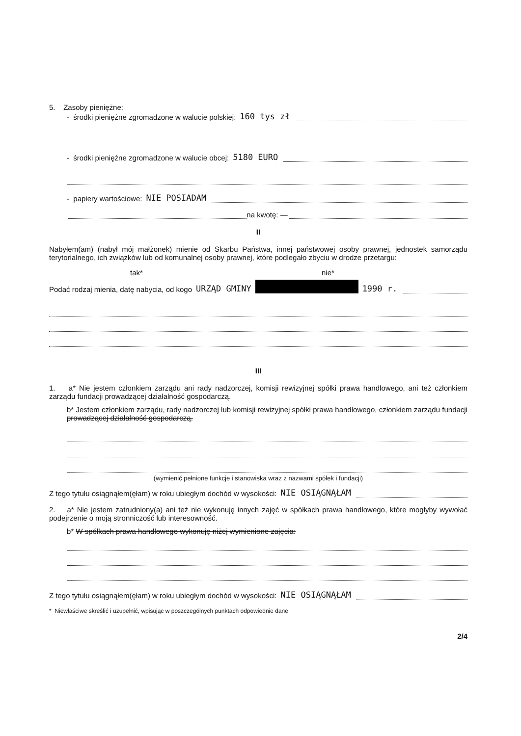5. Zasoby pieniężne:
- środki pieniężne zgromadzone w walucie polskiej: 160 tys zł
- środki pieniężne zgromadzone w walucie obcej: 5180 EURO
- papiery wartościowe: NIE POSIADAM
na kwotę: —
II
Nabyłem(am) (nabył mój małżonek) mienie od Skarbu Państwa, innej państwowej osoby prawnej, jednostek samorządu terytorialnego, ich związków lub od komunalnej osoby prawnej, które podlegało zbyciu w drodze przetargu:
tak* nie*
Podać rodzaj mienia, datę nabycia, od kogo URZĄD GMINY 1990 r.
III
1. a* Nie jestem członkiem zarządu ani rady nadzorczej, komisji rewizyjnej spółki prawa handlowego, ani też członkiem zarządu fundacji prowadzącej działalność gospodarczą.
b* Jestem członkiem zarządu, rady nadzorczej lub komisji rewizyjnej spółki prawa handlowego, członkiem zarządu fundacji prowadzącej działalność gospodarczą.
(wymienić pełnione funkcje i stanowiska wraz z nazwami spółek i fundacji)
Z tego tytułu osiągnąłem(ęłam) w roku ubiegłym dochód w wysokości: NIE OSIĄGNĄŁAM
2. a* Nie jestem zatrudniony(a) ani też nie wykonuję innych zajęć w spółkach prawa handlowego, które mogłyby wywołać podejrzenie o moją stronniczość lub interesowność.
b* W spółkach prawa handlowego wykonuję niżej wymienione zajęcia:
Z tego tytułu osiągnąłem(ęłam) w roku ubiegłym dochód w wysokości: NIE OSIĄGNĄŁAM
* Niewłaściwe skreślić i uzupełnić, wpisując w poszczególnych punktach odpowiednie dane
2/4